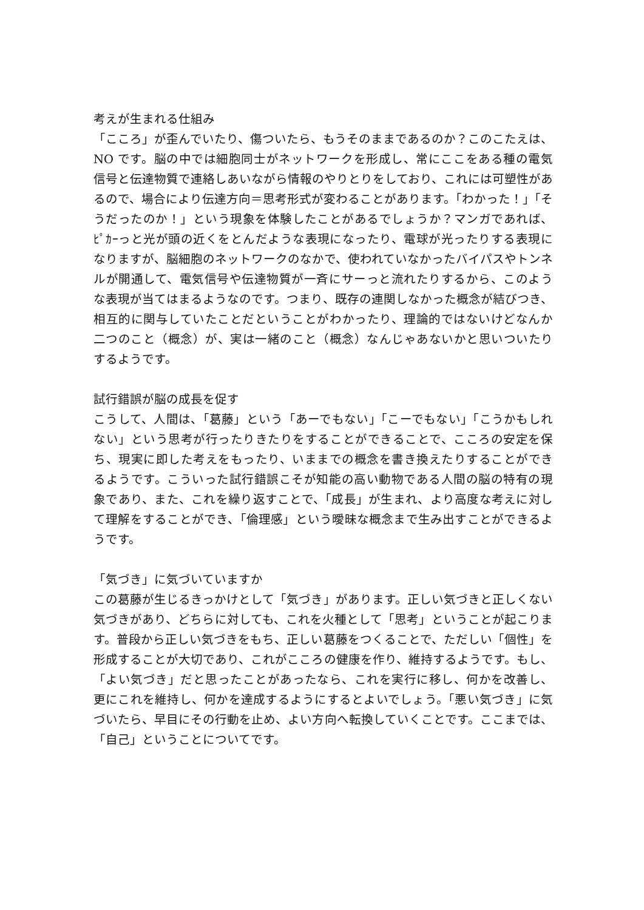考えが生まれる仕組み
「こころ」が歪んでいたり、傷ついたら、もうそのままであるのか？このこたえは、NO です。脳の中では細胞同士がネットワークを形成し、常にここをある種の電気信号と伝達物質で連絡しあいながら情報のやりとりをしており、これには可塑性があるので、場合により伝達方向＝思考形式が変わることがあります。「わかった！」「そうだったのか！」という現象を体験したことがあるでしょうか？マンガであれば、ﾋﾟｶｰっと光が頭の近くをとんだような表現になったり、電球が光ったりする表現になりますが、脳細胞のネットワークのなかで、使われていなかったバイパスやトンネルが開通して、電気信号や伝達物質が一斉にサーっと流れたりするから、このような表現が当てはまるようなのです。つまり、既存の連関しなかった概念が結びつき、相互的に関与していたことだということがわかったり、理論的ではないけどなんか二つのこと（概念）が、実は一緒のこと（概念）なんじゃあないかと思いついたりするようです。
試行錯誤が脳の成長を促す
こうして、人間は、「葛藤」という「あーでもない」「こーでもない」「こうかもしれない」という思考が行ったりきたりをすることができることで、こころの安定を保ち、現実に即した考えをもったり、いままでの概念を書き換えたりすることができるようです。こういった試行錯誤こそが知能の高い動物である人間の脳の特有の現象であり、また、これを繰り返すことで、「成長」が生まれ、より高度な考えに対して理解をすることができ、「倫理感」という曖昧な概念まで生み出すことができるようです。
「気づき」に気づいていますか
この葛藤が生じるきっかけとして「気づき」があります。正しい気づきと正しくない気づきがあり、どちらに対しても、これを火種として「思考」ということが起こります。普段から正しい気づきをもち、正しい葛藤をつくることで、ただしい「個性」を形成することが大切であり、これがこころの健康を作り、維持するようです。もし、「よい気づき」だと思ったことがあったなら、これを実行に移し、何かを改善し、更にこれを維持し、何かを達成するようにするとよいでしょう。「悪い気づき」に気づいたら、早目にその行動を止め、よい方向へ転換していくことです。ここまでは、「自己」ということについてです。